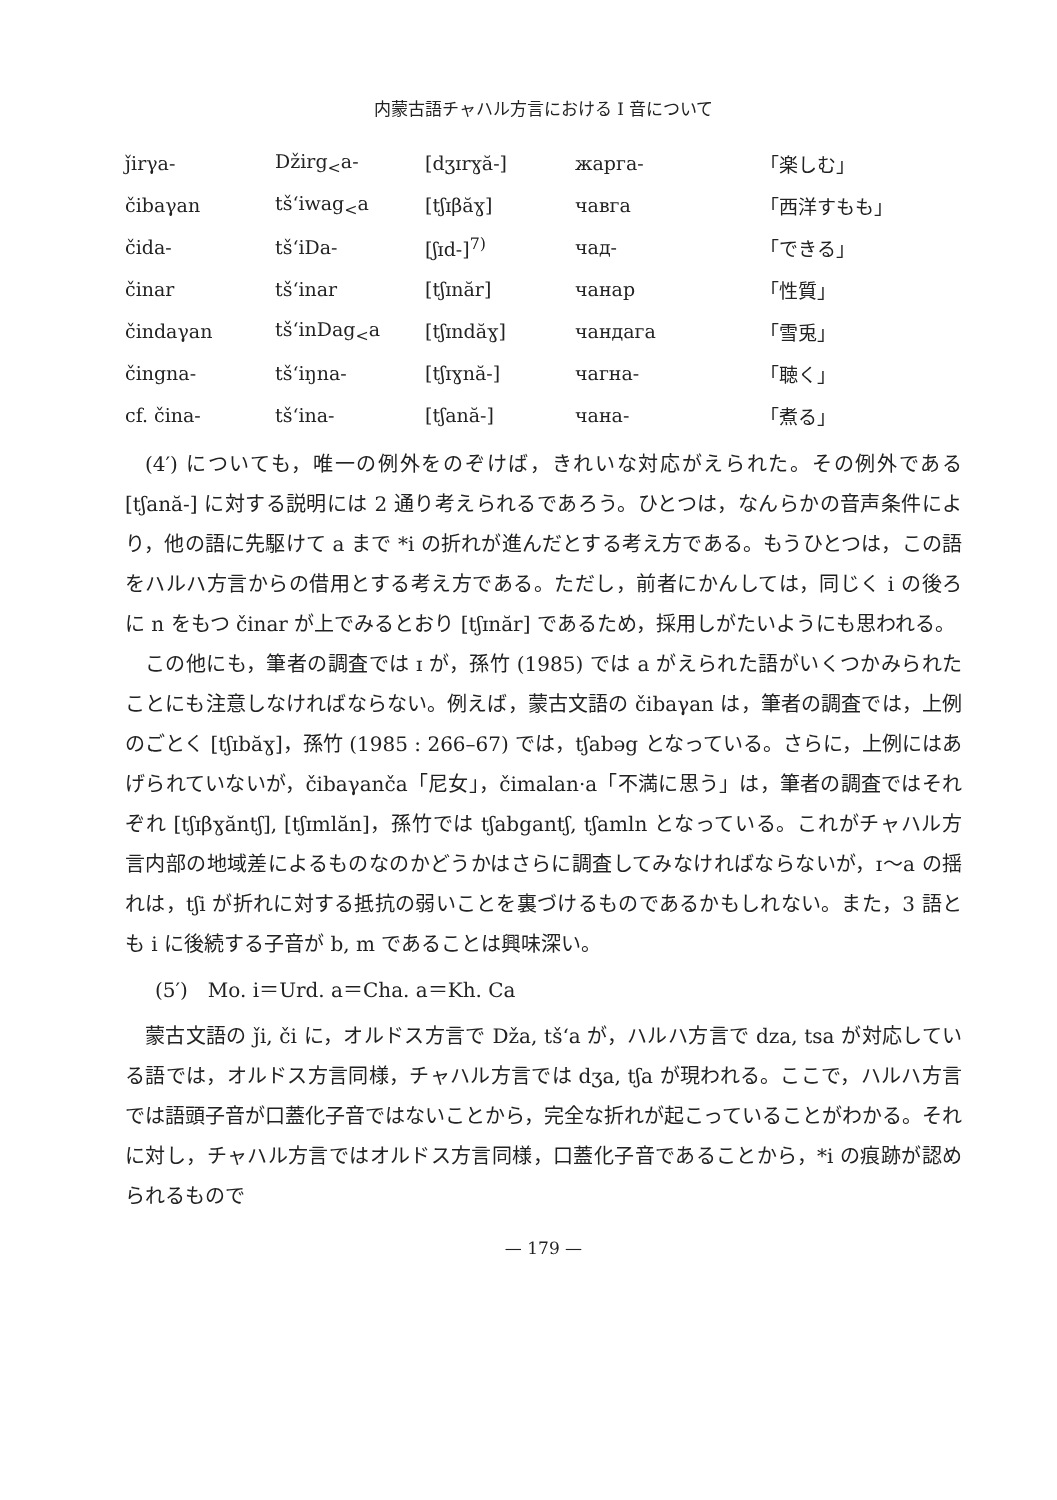内蒙古語チャハル方言における I 音について
| ǰirγa- | Džirg<sub><</sub>a- | [dʒɪrɣă-] | жарга- | 「楽しむ」 |
| čibaγan | tšʻiwag<sub><</sub>a | [tʃɪβăɣ] | чавга | 「西洋すもも」 |
| čida- | tšʻiDa- | [ʃɪd-]<sup>7)</sup> | чад- | 「できる」 |
| činar | tšʻinar | [tʃɪnăr] | чанар | 「性質」 |
| čindaγan | tšʻinDag<sub><</sub>a | [tʃɪndăɣ] | чандага | 「雪兎」 |
| čingna- | tšʻiŋna- | [tʃɪɣnă-] | чагна- | 「聴く」 |
| cf. čina- | tšʻina- | [tʃană-] | чана- | 「煮る」 |
(4′) についても，唯一の例外をのぞけば，きれいな対応がえられた。その例外である [tʃană-] に対する説明には 2 通り考えられるであろう。ひとつは，なんらかの音声条件により，他の語に先駆けて a まで *i の折れが進んだとする考え方である。もうひとつは，この語をハルハ方言からの借用とする考え方である。ただし，前者にかんしては，同じく i の後ろに n をもつ činar が上でみるとおり [tʃɪnăr] であるため，採用しがたいようにも思われる。
この他にも，筆者の調査では ɪ が，孫竹 (1985) では a がえられた語がいくつかみられたことにも注意しなければならない。例えば，蒙古文語の čibaγan は，筆者の調査では，上例のごとく [tʃɪbăɣ]，孫竹 (1985 : 266–67) では，tʃabəg となっている。さらに，上例にはあげられていないが，čibaγanča「尼女」，čimalan·a「不満に思う」は，筆者の調査ではそれぞれ [tʃɪβɣăntʃ], [tʃɪmlăn]，孫竹では tʃabgantʃ, tʃamln となっている。これがチャハル方言内部の地域差によるものなのかどうかはさらに調査してみなければならないが，ɪ〜a の揺れは，tʃi が折れに対する抵抗の弱いことを裏づけるものであるかもしれない。また，3 語とも i に後続する子音が b, m であることは興味深い。
(5′)　Mo. i＝Urd. a＝Cha. a＝Kh. Ca
蒙古文語の ǰi, či に，オルドス方言で Dža, tšʻa が，ハルハ方言で dza, tsa が対応している語では，オルドス方言同様，チャハル方言では dʒa, tʃa が現われる。ここで，ハルハ方言では語頭子音が口蓋化子音ではないことから，完全な折れが起こっていることがわかる。それに対し，チャハル方言ではオルドス方言同様，口蓋化子音であることから，*i の痕跡が認められるもので
— 179 —